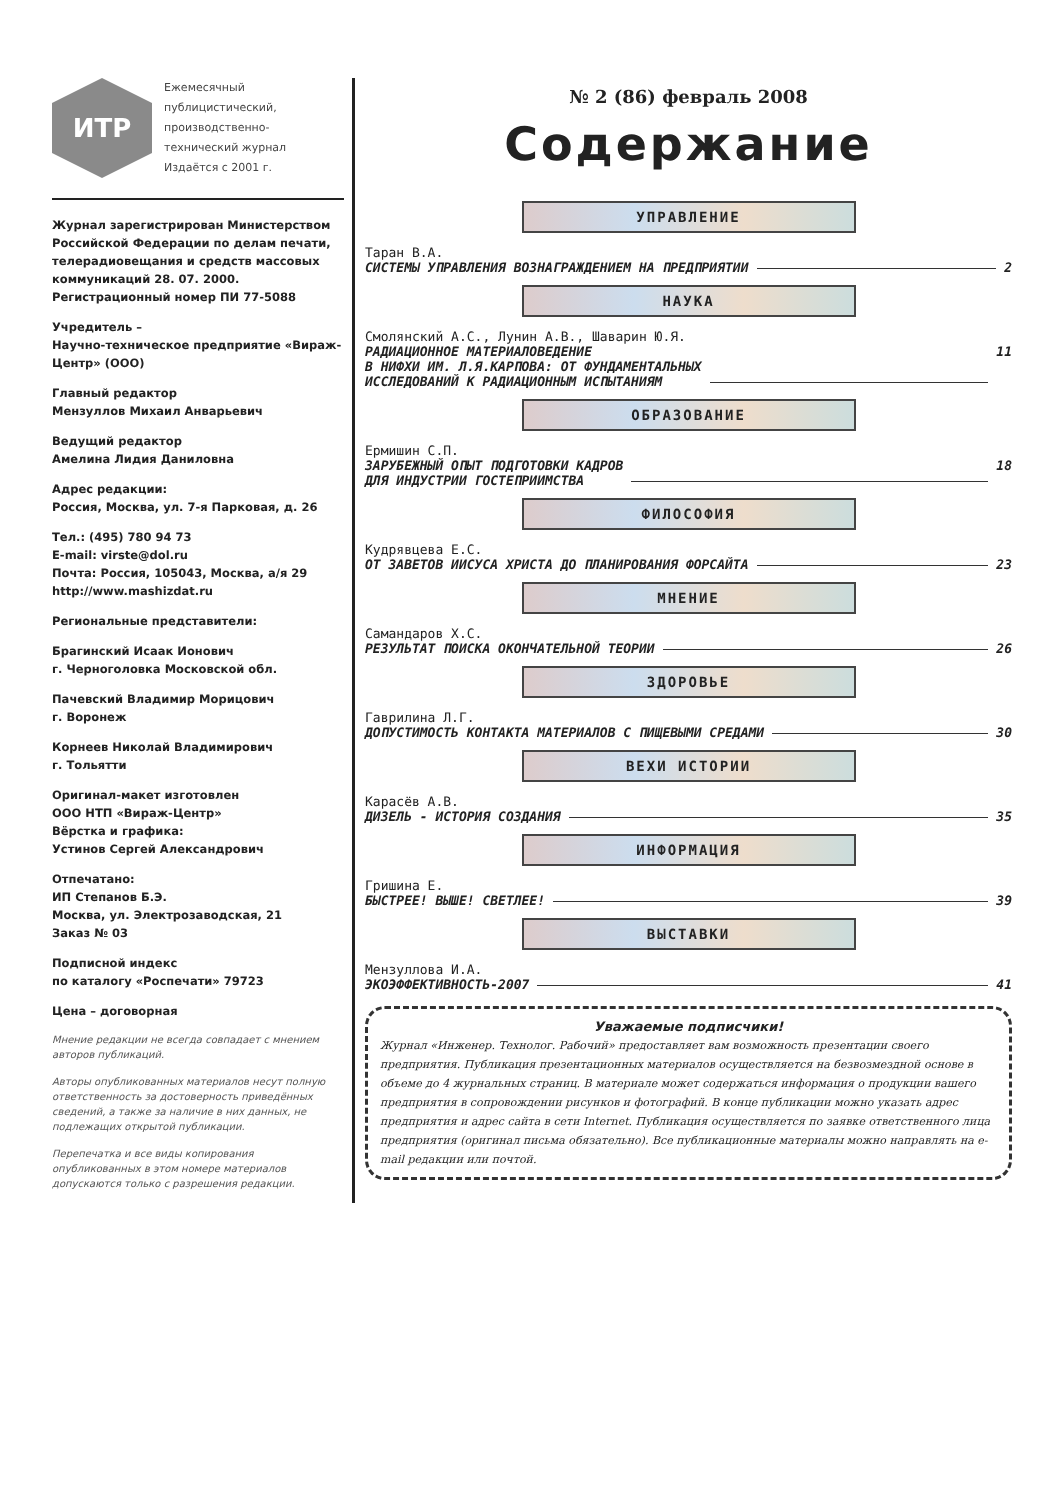ИТР
Ежемесячный
публицистический,
производственно-
технический журнал
Издаётся с 2001 г.
Журнал зарегистрирован Министерством Российской Федерации по делам печати, телерадиовещания и средств массовых коммуникаций 28. 07. 2000. Регистрационный номер ПИ 77-5088
Учредитель –
Научно-техническое предприятие «Вираж-Центр» (ООО)
Главный редактор
Мензуллов Михаил Анварьевич
Ведущий редактор
Амелина Лидия Даниловна
Адрес редакции:
Россия, Москва, ул. 7-я Парковая, д. 26
Тел.: (495) 780 94 73
E-mail: virste@dol.ru
Почта: Россия, 105043, Москва, а/я 29
http://www.mashizdat.ru
Региональные представители:
Брагинский Исаак Ионович
г. Черноголовка Московской обл.
Пачевский Владимир Морицович
г. Воронеж
Корнеев Николай Владимирович
г. Тольятти
Оригинал-макет изготовлен
ООО НТП «Вираж-Центр»
Вёрстка и графика:
Устинов Сергей Александрович
Отпечатано:
ИП Степанов Б.Э.
Москва, ул. Электрозаводская, 21
Заказ № 03
Подписной индекс
по каталогу «Роспечати» 79723
Цена – договорная
Мнение редакции не всегда совпадает с мнением авторов публикаций.
Авторы опубликованных материалов несут полную ответственность за достоверность приведённых сведений, а также за наличие в них данных, не подлежащих открытой публикации.
Перепечатка и все виды копирования опубликованных в этом номере материалов допускаются только с разрешения редакции.
№ 2 (86) февраль 2008
Содержание
УПРАВЛЕНИЕ
Таран В.А.
СИСТЕМЫ УПРАВЛЕНИЯ ВОЗНАГРАЖДЕНИЕМ НА ПРЕДПРИЯТИИ 2
НАУКА
Смолянский А.С., Лунин А.В., Шаварин Ю.Я.
РАДИАЦИОННОЕ МАТЕРИАЛОВЕДЕНИЕ
В НИФХИ ИМ. Л.Я.КАРПОВА: ОТ ФУНДАМЕНТАЛЬНЫХ
ИССЛЕДОВАНИЙ К РАДИАЦИОННЫМ ИСПЫТАНИЯМ 11
ОБРАЗОВАНИЕ
Ермишин С.П.
ЗАРУБЕЖНЫЙ ОПЫТ ПОДГОТОВКИ КАДРОВ
ДЛЯ ИНДУСТРИИ ГОСТЕПРИИМСТВА 18
ФИЛОСОФИЯ
Кудрявцева Е.С.
ОТ ЗАВЕТОВ ИИСУСА ХРИСТА ДО ПЛАНИРОВАНИЯ ФОРСАЙТА 23
МНЕНИЕ
Самандаров Х.С.
РЕЗУЛЬТАТ ПОИСКА ОКОНЧАТЕЛЬНОЙ ТЕОРИИ 26
ЗДОРОВЬЕ
Гаврилина Л.Г.
ДОПУСТИМОСТЬ КОНТАКТА МАТЕРИАЛОВ С ПИЩЕВЫМИ СРЕДАМИ 30
ВЕХИ ИСТОРИИ
Карасёв А.В.
ДИЗЕЛЬ - ИСТОРИЯ СОЗДАНИЯ 35
ИНФОРМАЦИЯ
Гришина Е.
БЫСТРЕЕ! ВЫШЕ! СВЕТЛЕЕ! 39
ВЫСТАВКИ
Мензуллова И.А.
ЭКОЭФФЕКТИВНОСТЬ-2007 41
Уважаемые подписчики!
Журнал «Инженер. Технолог. Рабочий» предоставляет вам возможность презентации своего предприятия. Публикация презентационных материалов осуществляется на безвозмездной основе в объеме до 4 журнальных страниц. В материале может содержаться информация о продукции вашего предприятия в сопровождении рисунков и фотографий. В конце публикации можно указать адрес предприятия и адрес сайта в сети Internet. Публикация осуществляется по заявке ответственного лица предприятия (оригинал письма обязательно). Все публикационные материалы можно направлять на e-mail редакции или почтой.